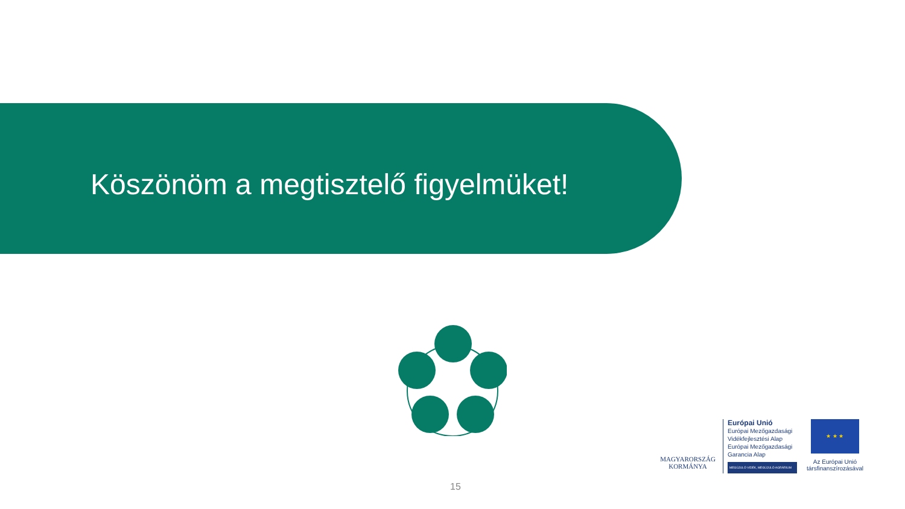Köszönöm a megtisztelő figyelmüket!
MAGYARORSZÁG
KORMÁNYA
Európai Unió
Európai Mezőgazdasági Vidékfejlesztési Alap
Európai Mezőgazdasági Garancia Alap
MEGÚJULÓ VIDÉK, MEGÚJULÓ AGRÁRIUM
★ ★ ★
Az Európai Unió társfinanszírozásával
15